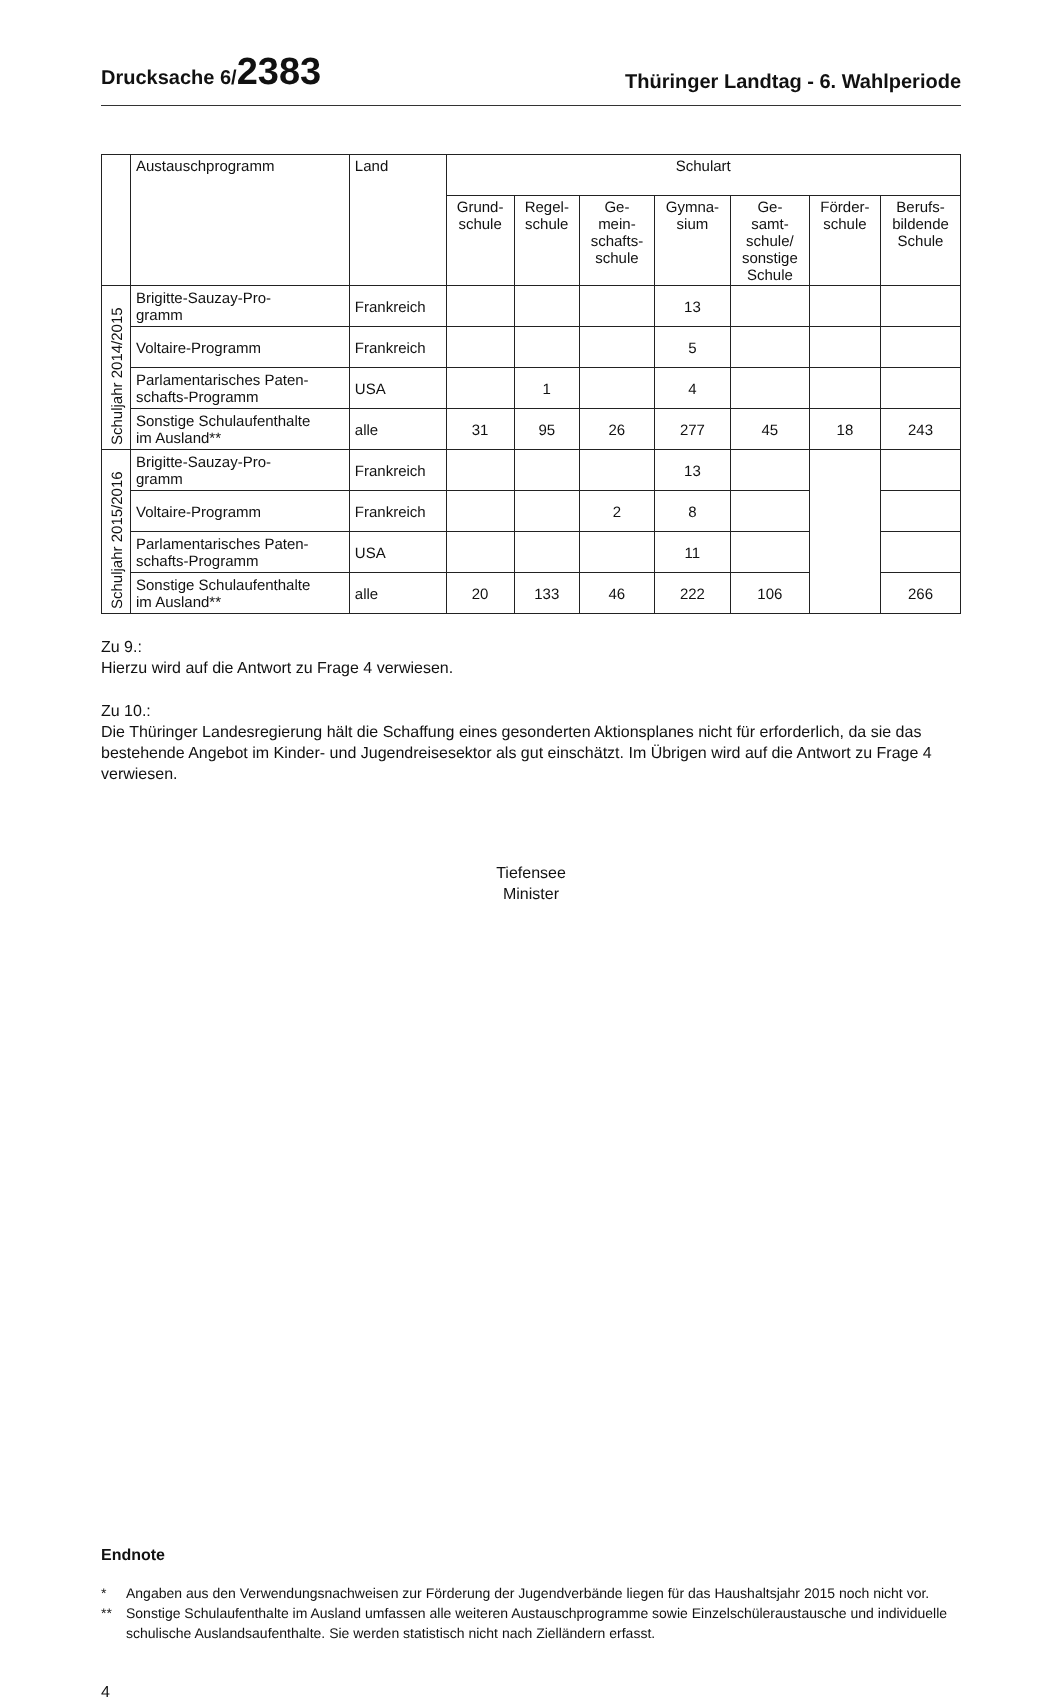Drucksache 6/2383
Thüringer Landtag - 6. Wahlperiode
| | Austauschprogramm | Land | Schulart | | | | | | |
| --- | --- | --- | --- | --- | --- | --- | --- | --- | --- |
| | | | Grund- schule | Regel- schule | Ge- mein- schafts- schule | Gymna- sium | Ge- samt- schule/ sonstige Schule | Förder- schule | Berufs- bildende Schule |
| Schuljahr 2014/2015 | Brigitte-Sauzay-Pro- gramm | Frankreich | | | | 13 | | | |
| | Voltaire-Programm | Frankreich | | | | 5 | | | |
| | Parlamentarisches Paten- schafts-Programm | USA | | 1 | | 4 | | | |
| | Sonstige Schulaufenthalte im Ausland** | alle | 31 | 95 | 26 | 277 | 45 | 18 | 243 |
| Schuljahr 2015/2016 | Brigitte-Sauzay-Pro- gramm | Frankreich | | | | 13 | | | |
| | Voltaire-Programm | Frankreich | | | 2 | 8 | | | |
| | Parlamentarisches Paten- schafts-Programm | USA | | | | 11 | | | |
| | Sonstige Schulaufenthalte im Ausland** | alle | 20 | 133 | 46 | 222 | 106 | | 266 |
Zu 9.:
Hierzu wird auf die Antwort zu Frage 4 verwiesen.
Zu 10.:
Die Thüringer Landesregierung hält die Schaffung eines gesonderten Aktionsplanes nicht für erforderlich, da sie das bestehende Angebot im Kinder- und Jugendreisesektor als gut einschätzt. Im Übrigen wird auf die Antwort zu Frage 4 verwiesen.
Tiefensee
Minister
Endnote
* Angaben aus den Verwendungsnachweisen zur Förderung der Jugendverbände liegen für das Haushaltsjahr 2015 noch nicht vor.
** Sonstige Schulaufenthalte im Ausland umfassen alle weiteren Austauschprogramme sowie Einzelschüleraustausche und individuelle schulische Auslandsaufenthalte. Sie werden statistisch nicht nach Zielländern erfasst.
4